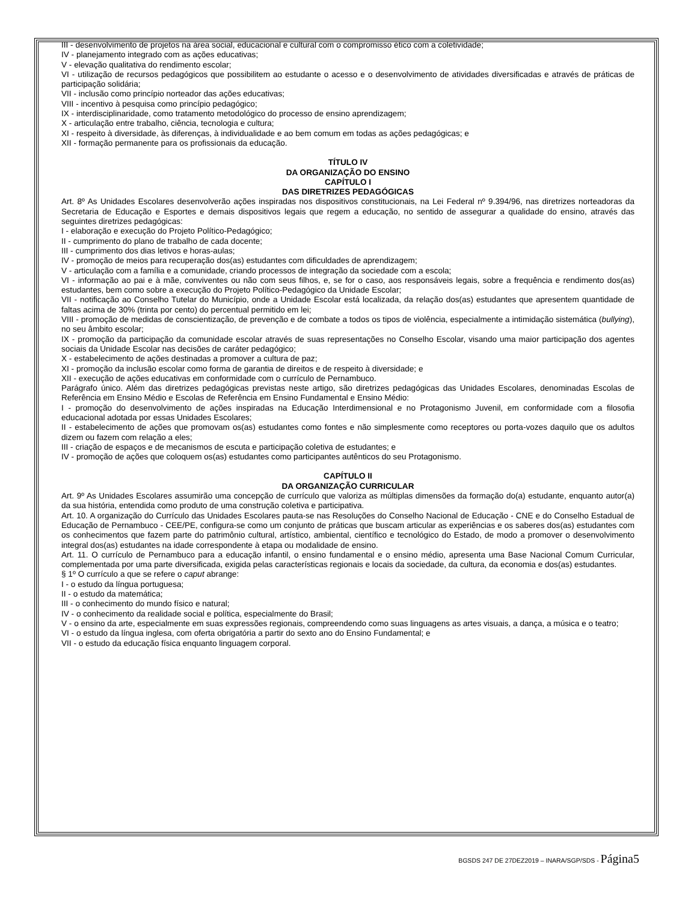III - desenvolvimento de projetos na área social, educacional e cultural com o compromisso ético com a coletividade;
IV - planejamento integrado com as ações educativas;
V - elevação qualitativa do rendimento escolar;
VI - utilização de recursos pedagógicos que possibilitem ao estudante o acesso e o desenvolvimento de atividades diversificadas e através de práticas de participação solidária;
VII - inclusão como princípio norteador das ações educativas;
VIII - incentivo à pesquisa como princípio pedagógico;
IX - interdisciplinaridade, como tratamento metodológico do processo de ensino aprendizagem;
X - articulação entre trabalho, ciência, tecnologia e cultura;
XI - respeito à diversidade, às diferenças, à individualidade e ao bem comum em todas as ações pedagógicas; e
XII - formação permanente para os profissionais da educação.
TÍTULO IV
DA ORGANIZAÇÃO DO ENSINO
CAPÍTULO I
DAS DIRETRIZES PEDAGÓGICAS
Art. 8º As Unidades Escolares desenvolverão ações inspiradas nos dispositivos constitucionais, na Lei Federal nº 9.394/96, nas diretrizes norteadoras da Secretaria de Educação e Esportes e demais dispositivos legais que regem a educação, no sentido de assegurar a qualidade do ensino, através das seguintes diretrizes pedagógicas:
I - elaboração e execução do Projeto Político-Pedagógico;
II - cumprimento do plano de trabalho de cada docente;
III - cumprimento dos dias letivos e horas-aulas;
IV - promoção de meios para recuperação dos(as) estudantes com dificuldades de aprendizagem;
V - articulação com a família e a comunidade, criando processos de integração da sociedade com a escola;
VI - informação ao pai e à mãe, conviventes ou não com seus filhos, e, se for o caso, aos responsáveis legais, sobre a frequência e rendimento dos(as) estudantes, bem como sobre a execução do Projeto Político-Pedagógico da Unidade Escolar;
VII - notificação ao Conselho Tutelar do Município, onde a Unidade Escolar está localizada, da relação dos(as) estudantes que apresentem quantidade de faltas acima de 30% (trinta por cento) do percentual permitido em lei;
VIII - promoção de medidas de conscientização, de prevenção e de combate a todos os tipos de violência, especialmente a intimidação sistemática (bullying), no seu âmbito escolar;
IX - promoção da participação da comunidade escolar através de suas representações no Conselho Escolar, visando uma maior participação dos agentes sociais da Unidade Escolar nas decisões de caráter pedagógico;
X - estabelecimento de ações destinadas a promover a cultura de paz;
XI - promoção da inclusão escolar como forma de garantia de direitos e de respeito à diversidade; e
XII - execução de ações educativas em conformidade com o currículo de Pernambuco.
Parágrafo único. Além das diretrizes pedagógicas previstas neste artigo, são diretrizes pedagógicas das Unidades Escolares, denominadas Escolas de Referência em Ensino Médio e Escolas de Referência em Ensino Fundamental e Ensino Médio:
I - promoção do desenvolvimento de ações inspiradas na Educação Interdimensional e no Protagonismo Juvenil, em conformidade com a filosofia educacional adotada por essas Unidades Escolares;
II - estabelecimento de ações que promovam os(as) estudantes como fontes e não simplesmente como receptores ou porta-vozes daquilo que os adultos dizem ou fazem com relação a eles;
III - criação de espaços e de mecanismos de escuta e participação coletiva de estudantes; e
IV - promoção de ações que coloquem os(as) estudantes como participantes autênticos do seu Protagonismo.
CAPÍTULO II
DA ORGANIZAÇÃO CURRICULAR
Art. 9º As Unidades Escolares assumirão uma concepção de currículo que valoriza as múltiplas dimensões da formação do(a) estudante, enquanto autor(a) da sua história, entendida como produto de uma construção coletiva e participativa.
Art. 10. A organização do Currículo das Unidades Escolares pauta-se nas Resoluções do Conselho Nacional de Educação - CNE e do Conselho Estadual de Educação de Pernambuco - CEE/PE, configura-se como um conjunto de práticas que buscam articular as experiências e os saberes dos(as) estudantes com os conhecimentos que fazem parte do patrimônio cultural, artístico, ambiental, científico e tecnológico do Estado, de modo a promover o desenvolvimento integral dos(as) estudantes na idade correspondente à etapa ou modalidade de ensino.
Art. 11. O currículo de Pernambuco para a educação infantil, o ensino fundamental e o ensino médio, apresenta uma Base Nacional Comum Curricular, complementada por uma parte diversificada, exigida pelas características regionais e locais da sociedade, da cultura, da economia e dos(as) estudantes.
§ 1º O currículo a que se refere o caput abrange:
I - o estudo da língua portuguesa;
II - o estudo da matemática;
III - o conhecimento do mundo físico e natural;
IV - o conhecimento da realidade social e política, especialmente do Brasil;
V - o ensino da arte, especialmente em suas expressões regionais, compreendendo como suas linguagens as artes visuais, a dança, a música e o teatro;
VI - o estudo da língua inglesa, com oferta obrigatória a partir do sexto ano do Ensino Fundamental; e
VII - o estudo da educação física enquanto linguagem corporal.
BGSDS 247 DE 27DEZ2019 – INARA/SGP/SDS - Página5